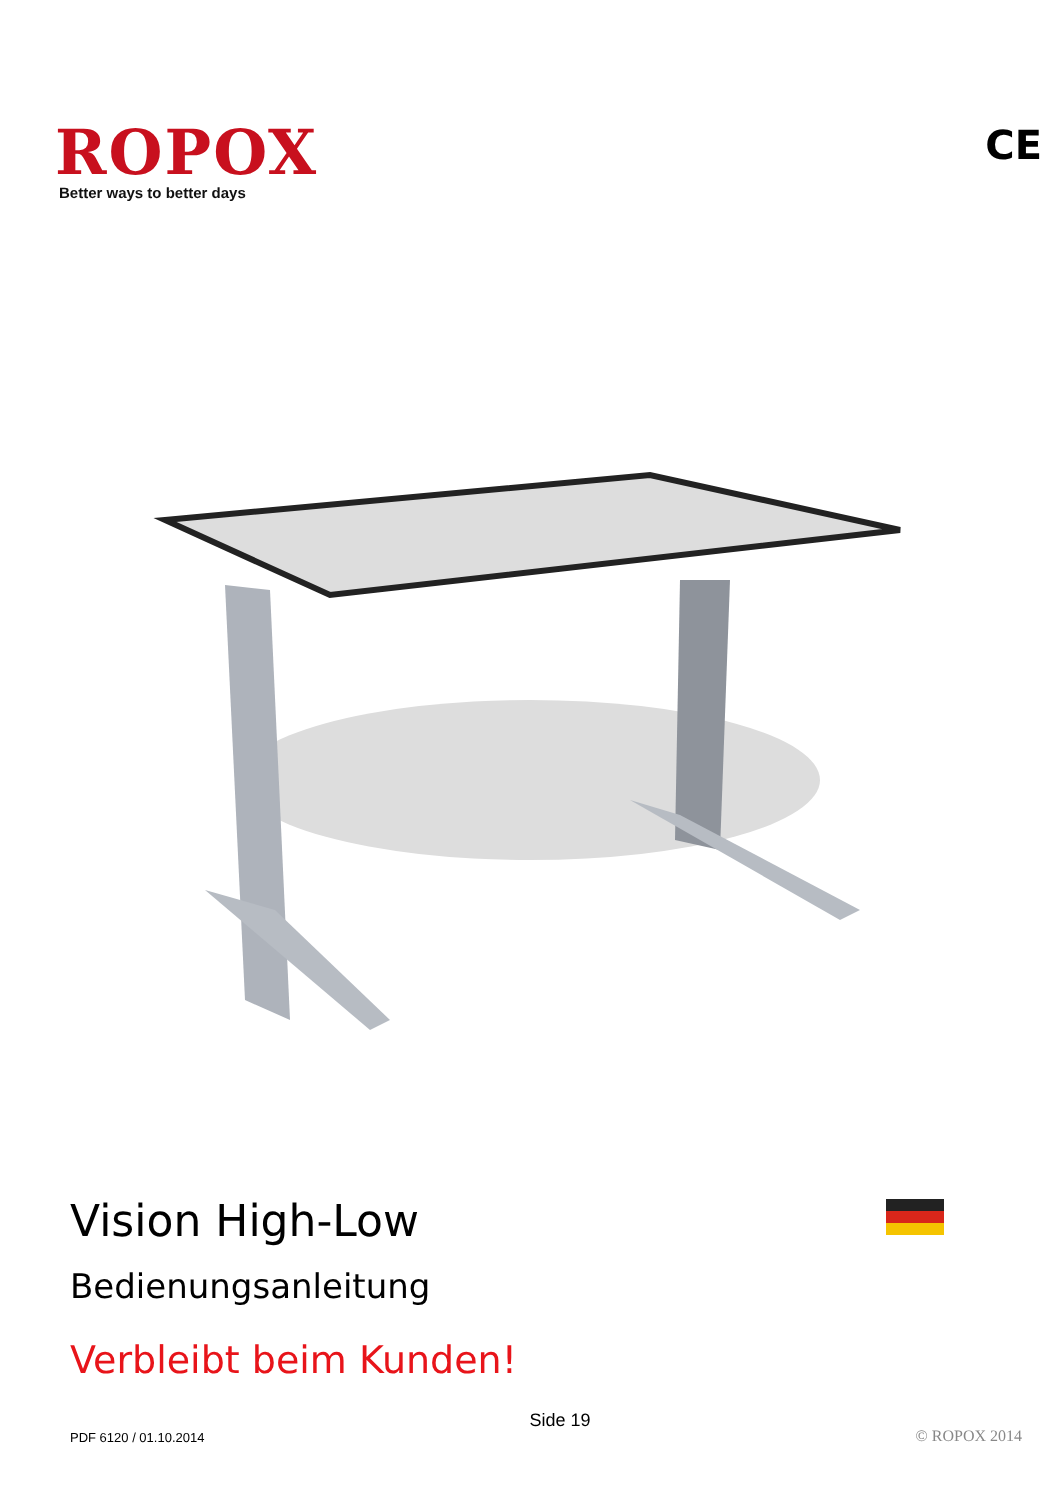ROPOX
Better ways to better days
CE
Vision High-Low
Bedienungsanleitung
Verbleibt beim Kunden!
PDF 6120 / 01.10.2014 Side 19 © ROPOX 2014